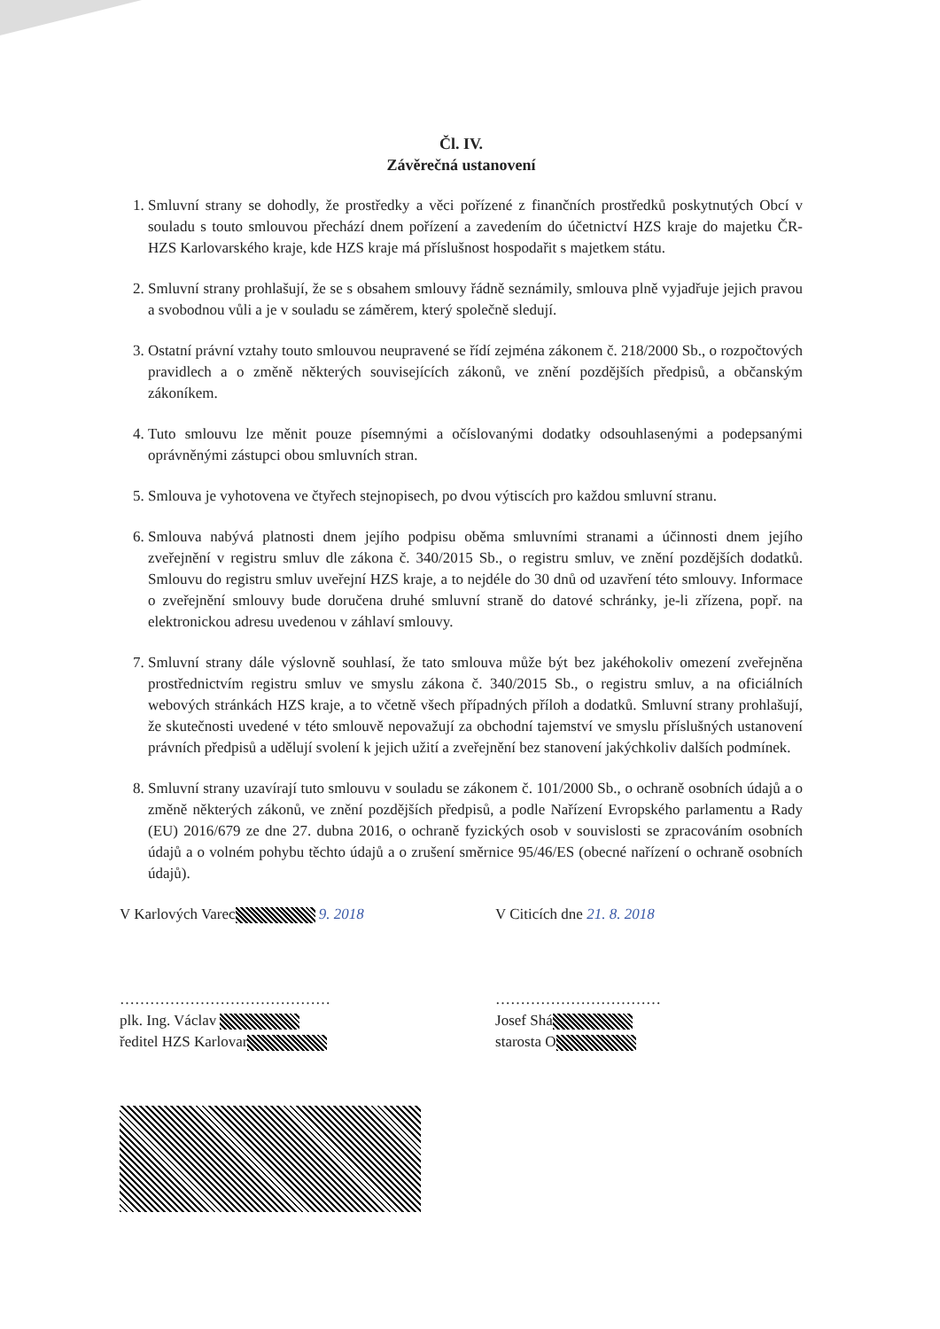Čl. IV.
Závěrečná ustanovení
1. Smluvní strany se dohodly, že prostředky a věci pořízené z finančních prostředků poskytnutých Obcí v souladu s touto smlouvou přechází dnem pořízení a zavedením do účetnictví HZS kraje do majetku ČR-HZS Karlovarského kraje, kde HZS kraje má příslušnost hospodařit s majetkem státu.
2. Smluvní strany prohlašují, že se s obsahem smlouvy řádně seznámily, smlouva plně vyjadřuje jejich pravou a svobodnou vůli a je v souladu se záměrem, který společně sledují.
3. Ostatní právní vztahy touto smlouvou neupravené se řídí zejména zákonem č. 218/2000 Sb., o rozpočtových pravidlech a o změně některých souvisejících zákonů, ve znění pozdějších předpisů, a občanským zákoníkem.
4. Tuto smlouvu lze měnit pouze písemnými a očíslovanými dodatky odsouhlasenými a podepsanými oprávněnými zástupci obou smluvních stran.
5. Smlouva je vyhotovena ve čtyřech stejnopisech, po dvou výtiscích pro každou smluvní stranu.
6. Smlouva nabývá platnosti dnem jejího podpisu oběma smluvními stranami a účinnosti dnem jejího zveřejnění v registru smluv dle zákona č. 340/2015 Sb., o registru smluv, ve znění pozdějších dodatků. Smlouvu do registru smluv uveřejní HZS kraje, a to nejdéle do 30 dnů od uzavření této smlouvy. Informace o zveřejnění smlouvy bude doručena druhé smluvní straně do datové schránky, je-li zřízena, popř. na elektronickou adresu uvedenou v záhlaví smlouvy.
7. Smluvní strany dále výslovně souhlasí, že tato smlouva může být bez jakéhokoliv omezení zveřejněna prostřednictvím registru smluv ve smyslu zákona č. 340/2015 Sb., o registru smluv, a na oficiálních webových stránkách HZS kraje, a to včetně všech případných příloh a dodatků. Smluvní strany prohlašují, že skutečnosti uvedené v této smlouvě nepovažují za obchodní tajemství ve smyslu příslušných ustanovení právních předpisů a udělují svolení k jejich užití a zveřejnění bez stanovení jakýchkoliv dalších podmínek.
8. Smluvní strany uzavírají tuto smlouvu v souladu se zákonem č. 101/2000 Sb., o ochraně osobních údajů a o změně některých zákonů, ve znění pozdějších předpisů, a podle Nařízení Evropského parlamentu a Rady (EU) 2016/679 ze dne 27. dubna 2016, o ochraně fyzických osob v souvislosti se zpracováním osobních údajů a o volném pohybu těchto údajů a o zrušení směrnice 95/46/ES (obecné nařízení o ochraně osobních údajů).
V Karlových Varec 9. 2018
……………………………………
plk. Ing. Václav
ředitel HZS Karlovar
V Citicích dne 21. 8. 2018
……………………………
Josef Shá
starosta O